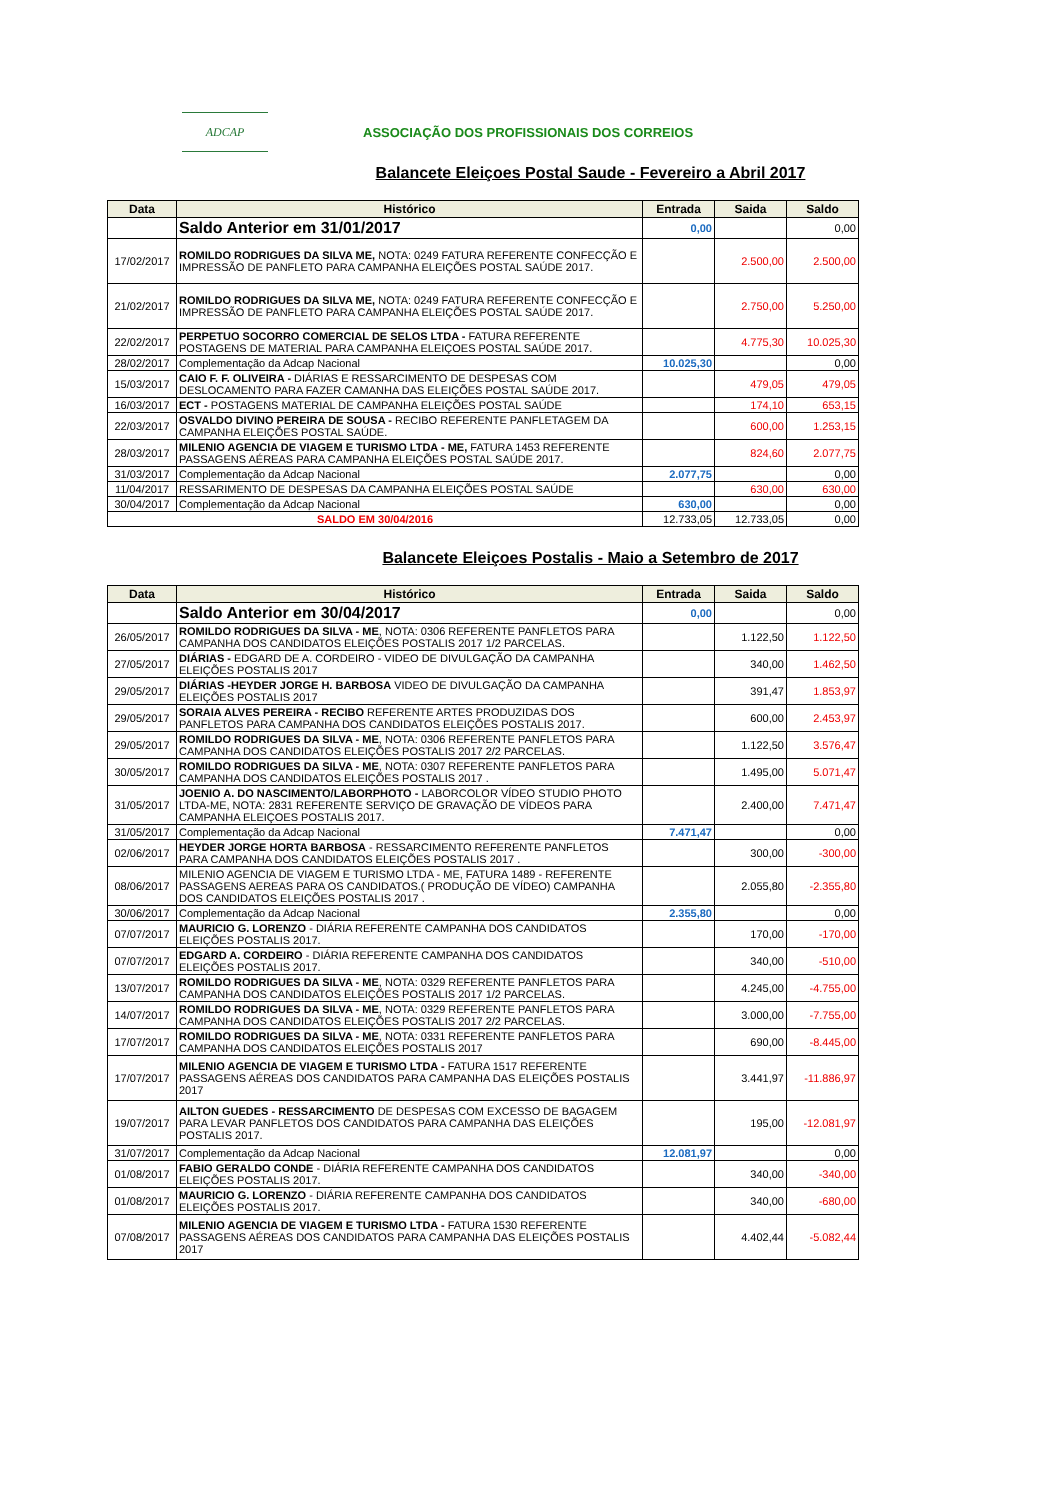ADCAP
ASSOCIAÇÃO DOS PROFISSIONAIS DOS CORREIOS
Balancete Eleiçoes Postal Saude - Fevereiro a Abril 2017
| Data | Histórico | Entrada | Saida | Saldo |
| --- | --- | --- | --- | --- |
| | Saldo Anterior em 31/01/2017 | 0,00 | | 0,00 |
| 17/02/2017 | ROMILDO RODRIGUES DA SILVA ME, NOTA: 0249 FATURA REFERENTE CONFECÇÃO E IMPRESSÃO DE PANFLETO PARA CAMPANHA ELEIÇÕES POSTAL SAÚDE 2017. | | 2.500,00 | 2.500,00 |
| 21/02/2017 | ROMILDO RODRIGUES DA SILVA ME, NOTA: 0249 FATURA REFERENTE CONFECÇÃO E IMPRESSÃO DE PANFLETO PARA CAMPANHA ELEIÇÕES POSTAL SAÚDE 2017. | | 2.750,00 | 5.250,00 |
| 22/02/2017 | PERPETUO SOCORRO COMERCIAL DE SELOS LTDA - FATURA REFERENTE POSTAGENS DE MATERIAL PARA CAMPANHA ELEIÇOES POSTAL SAÚDE 2017. | | 4.775,30 | 10.025,30 |
| 28/02/2017 | Complementação da Adcap Nacional | 10.025,30 | | 0,00 |
| 15/03/2017 | CAIO F. F. OLIVEIRA - DIÁRIAS E RESSARCIMENTO DE DESPESAS COM DESLOCAMENTO PARA FAZER CAMANHA DAS ELEIÇÕES POSTAL SAÚDE 2017. | | 479,05 | 479,05 |
| 16/03/2017 | ECT - POSTAGENS MATERIAL DE CAMPANHA ELEIÇÕES POSTAL SAÚDE | | 174,10 | 653,15 |
| 22/03/2017 | OSVALDO DIVINO PEREIRA DE SOUSA - RECIBO REFERENTE PANFLETAGEM DA CAMPANHA ELEIÇÕES POSTAL SAÚDE. | | 600,00 | 1.253,15 |
| 28/03/2017 | MILENIO AGENCIA DE VIAGEM E TURISMO LTDA - ME, FATURA 1453 REFERENTE PASSAGENS AÉREAS PARA CAMPANHA ELEIÇÕES POSTAL SAÚDE 2017. | | 824,60 | 2.077,75 |
| 31/03/2017 | Complementação da Adcap Nacional | 2.077,75 | | 0,00 |
| 11/04/2017 | RESSARIMENTO DE DESPESAS DA CAMPANHA ELEIÇÕES POSTAL SAÚDE | | 630,00 | 630,00 |
| 30/04/2017 | Complementação da Adcap Nacional | 630,00 | | 0,00 |
| SALDO EM 30/04/2016 | | 12.733,05 | 12.733,05 | 0,00 |
Balancete Eleiçoes Postalis - Maio a Setembro de 2017
| Data | Histórico | Entrada | Saida | Saldo |
| --- | --- | --- | --- | --- |
| | Saldo Anterior em 30/04/2017 | 0,00 | | 0,00 |
| 26/05/2017 | ROMILDO RODRIGUES DA SILVA - ME , NOTA: 0306 REFERENTE PANFLETOS PARA CAMPANHA DOS CANDIDATOS ELEIÇÕES POSTALIS 2017 1/2 PARCELAS. | | 1.122,50 | 1.122,50 |
| 27/05/2017 | DIÁRIAS - EDGARD DE A. CORDEIRO - VIDEO DE DIVULGAÇÃO DA CAMPANHA ELEIÇÕES POSTALIS 2017 | | 340,00 | 1.462,50 |
| 29/05/2017 | DIÁRIAS -HEYDER JORGE H. BARBOSA VIDEO DE DIVULGAÇÃO DA CAMPANHA ELEIÇÕES POSTALIS 2017 | | 391,47 | 1.853,97 |
| 29/05/2017 | SORAIA ALVES PEREIRA - RECIBO REFERENTE ARTES PRODUZIDAS DOS PANFLETOS PARA CAMPANHA DOS CANDIDATOS ELEIÇÕES POSTALIS 2017. | | 600,00 | 2.453,97 |
| 29/05/2017 | ROMILDO RODRIGUES DA SILVA - ME , NOTA: 0306 REFERENTE PANFLETOS PARA CAMPANHA DOS CANDIDATOS ELEIÇÕES POSTALIS 2017 2/2 PARCELAS. | | 1.122,50 | 3.576,47 |
| 30/05/2017 | ROMILDO RODRIGUES DA SILVA - ME , NOTA: 0307 REFERENTE PANFLETOS PARA CAMPANHA DOS CANDIDATOS ELEIÇÕES POSTALIS 2017 . | | 1.495,00 | 5.071,47 |
| 31/05/2017 | JOENIO A. DO NASCIMENTO/LABORPHOTO - LABORCOLOR VÍDEO STUDIO PHOTO LTDA-ME, NOTA: 2831 REFERENTE SERVIÇO DE GRAVAÇÃO DE VÍDEOS PARA CAMPANHA ELEIÇOES POSTALIS 2017. | | 2.400,00 | 7.471,47 |
| 31/05/2017 | Complementação da Adcap Nacional | 7.471,47 | | 0,00 |
| 02/06/2017 | HEYDER JORGE HORTA BARBOSA - RESSARCIMENTO REFERENTE PANFLETOS PARA CAMPANHA DOS CANDIDATOS ELEIÇÕES POSTALIS 2017 . | | 300,00 | -300,00 |
| 08/06/2017 | MILENIO AGENCIA DE VIAGEM E TURISMO LTDA - ME, FATURA 1489 - REFERENTE PASSAGENS AEREAS PARA OS CANDIDATOS.( PRODUÇÃO DE VÍDEO) CAMPANHA DOS CANDIDATOS ELEIÇÕES POSTALIS 2017 . | | 2.055,80 | -2.355,80 |
| 30/06/2017 | Complementação da Adcap Nacional | 2.355,80 | | 0,00 |
| 07/07/2017 | MAURICIO G. LORENZO - DIÁRIA REFERENTE CAMPANHA DOS CANDIDATOS ELEIÇÕES POSTALIS 2017. | | 170,00 | -170,00 |
| 07/07/2017 | EDGARD A. CORDEIRO - DIÁRIA REFERENTE CAMPANHA DOS CANDIDATOS ELEIÇÕES POSTALIS 2017. | | 340,00 | -510,00 |
| 13/07/2017 | ROMILDO RODRIGUES DA SILVA - ME , NOTA: 0329 REFERENTE PANFLETOS PARA CAMPANHA DOS CANDIDATOS ELEIÇÕES POSTALIS 2017 1/2 PARCELAS. | | 4.245,00 | -4.755,00 |
| 14/07/2017 | ROMILDO RODRIGUES DA SILVA - ME , NOTA: 0329 REFERENTE PANFLETOS PARA CAMPANHA DOS CANDIDATOS ELEIÇÕES POSTALIS 2017 2/2 PARCELAS. | | 3.000,00 | -7.755,00 |
| 17/07/2017 | ROMILDO RODRIGUES DA SILVA - ME , NOTA: 0331 REFERENTE PANFLETOS PARA CAMPANHA DOS CANDIDATOS ELEIÇÕES POSTALIS 2017 | | 690,00 | -8.445,00 |
| 17/07/2017 | MILENIO AGENCIA DE VIAGEM E TURISMO LTDA - FATURA 1517 REFERENTE PASSAGENS AÉREAS DOS CANDIDATOS PARA CAMPANHA DAS ELEIÇÕES POSTALIS 2017 | | 3.441,97 | -11.886,97 |
| 19/07/2017 | AILTON GUEDES - RESSARCIMENTO DE DESPESAS COM EXCESSO DE BAGAGEM PARA LEVAR PANFLETOS DOS CANDIDATOS PARA CAMPANHA DAS ELEIÇÕES POSTALIS 2017. | | 195,00 | -12.081,97 |
| 31/07/2017 | Complementação da Adcap Nacional | 12.081,97 | | 0,00 |
| 01/08/2017 | FABIO GERALDO CONDE - DIÁRIA REFERENTE CAMPANHA DOS CANDIDATOS ELEIÇÕES POSTALIS 2017. | | 340,00 | -340,00 |
| 01/08/2017 | MAURICIO G. LORENZO - DIÁRIA REFERENTE CAMPANHA DOS CANDIDATOS ELEIÇÕES POSTALIS 2017. | | 340,00 | -680,00 |
| 07/08/2017 | MILENIO AGENCIA DE VIAGEM E TURISMO LTDA - FATURA 1530 REFERENTE PASSAGENS AÉREAS DOS CANDIDATOS PARA CAMPANHA DAS ELEIÇÕES POSTALIS 2017 | | 4.402,44 | -5.082,44 |